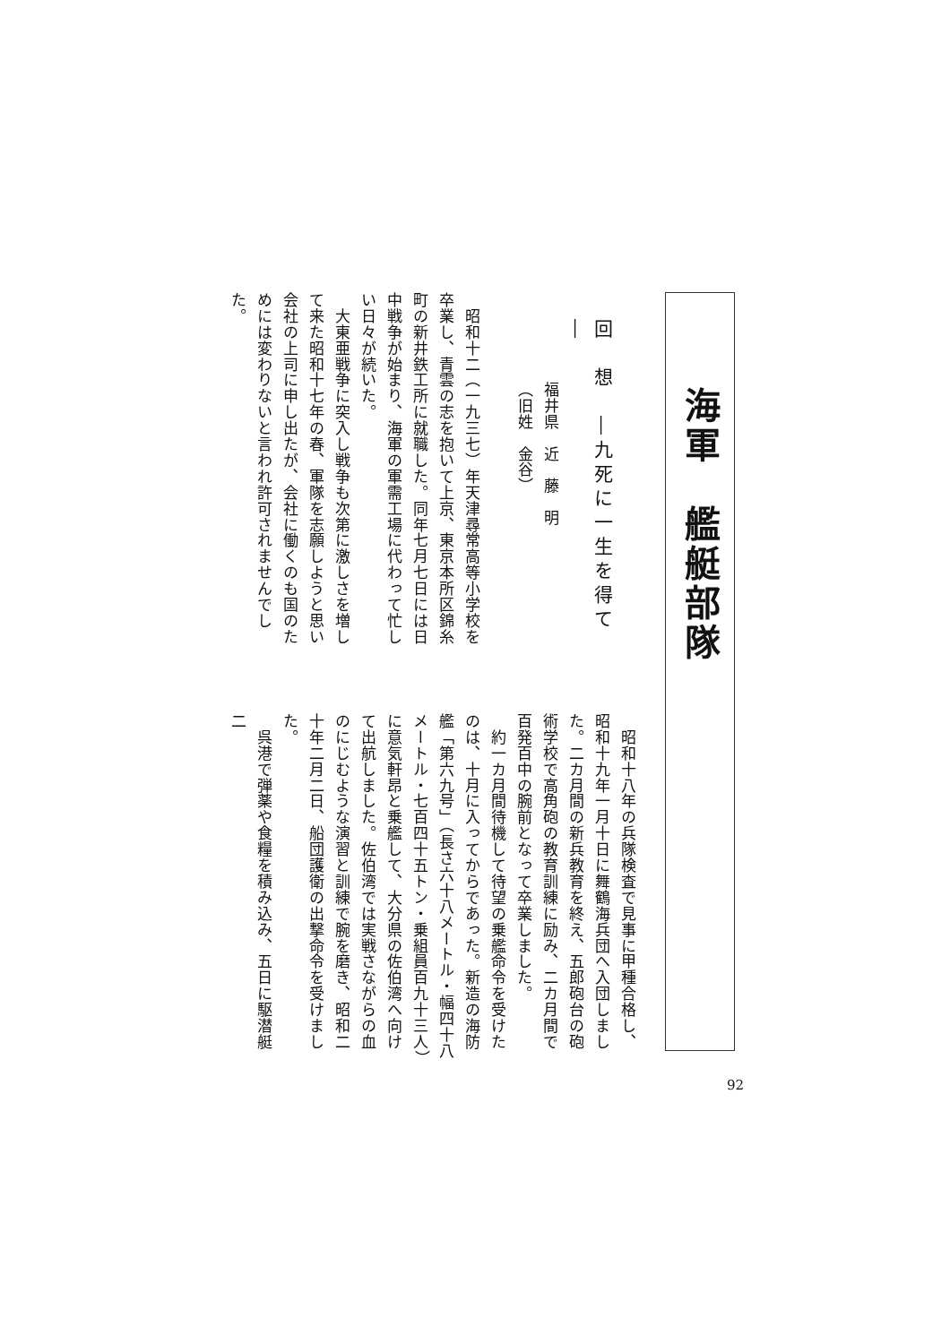海軍　艦艇部隊
回　想　―九死に一生を得て―
福井県　近　藤　明
（旧姓　金谷）
　昭和十二（一九三七）年天津尋常高等小学校を卒業し、青雲の志を抱いて上京、東京本所区錦糸町の新井鉄工所に就職した。同年七月七日には日中戦争が始まり、海軍の軍需工場に代わって忙しい日々が続いた。
　大東亜戦争に突入し戦争も次第に激しさを増して来た昭和十七年の春、軍隊を志願しようと思い会社の上司に申し出たが、会社に働くのも国のためには変わりないと言われ許可されませんでした。
　昭和十八年の兵隊検査で見事に甲種合格し、昭和十九年一月十日に舞鶴海兵団へ入団しました。二カ月間の新兵教育を終え、五郎砲台の砲術学校で高角砲の教育訓練に励み、二カ月間で百発百中の腕前となって卒業しました。
　約一カ月間待機して待望の乗艦命令を受けたのは、十月に入ってからであった。新造の海防艦「第六九号」（長さ六十八メートル・幅四十八メートル・七百四十五トン・乗組員百九十三人）に意気軒昂と乗艦して、大分県の佐伯湾へ向けて出航しました。佐伯湾では実戦さながらの血のにじむような演習と訓練で腕を磨き、昭和二十年二月二日、船団護衛の出撃命令を受けました。
　呉港で弾薬や食糧を積み込み、五日に駆潜艇二
92